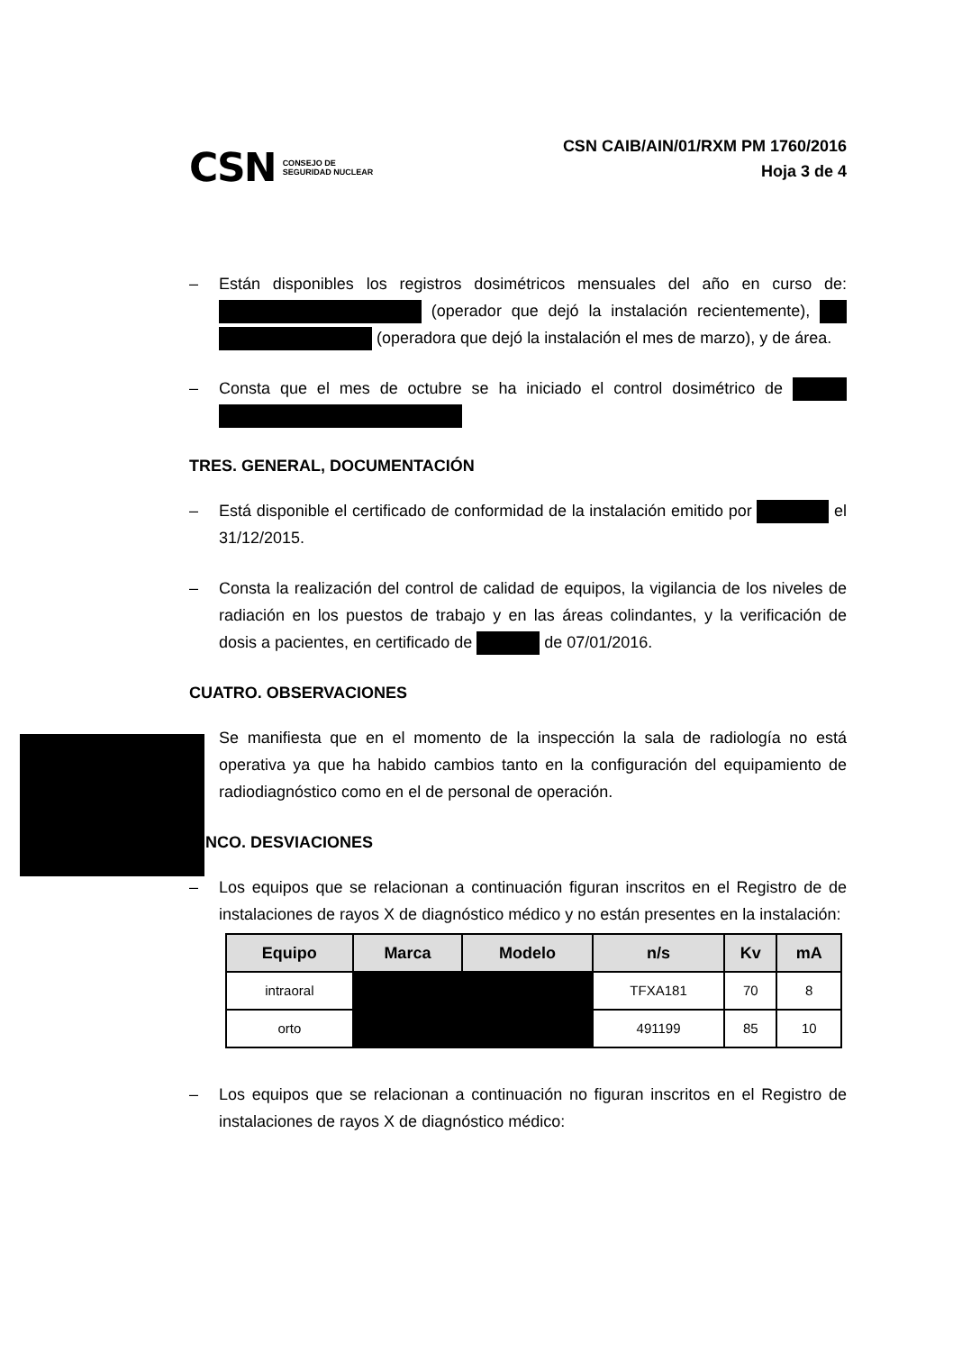CSN CONSEJO DE
SEGURIDAD NUCLEAR
CSN CAIB/AIN/01/RXM PM 1760/2016
Hoja 3 de 4
– Están disponibles los registros dosimétricos mensuales del año en curso de: (operador que dejó la instalación recientemente), (operadora que dejó la instalación el mes de marzo), y de área.
– Consta que el mes de octubre se ha iniciado el control dosimétrico de
TRES. GENERAL, DOCUMENTACIÓN
– Está disponible el certificado de conformidad de la instalación emitido por el 31/12/2015.
– Consta la realización del control de calidad de equipos, la vigilancia de los niveles de radiación en los puestos de trabajo y en las áreas colindantes, y la verificación de dosis a pacientes, en certificado de de 07/01/2016.
CUATRO. OBSERVACIONES
Se manifiesta que en el momento de la inspección la sala de radiología no está operativa ya que ha habido cambios tanto en la configuración del equipamiento de radiodiagnóstico como en el de personal de operación.
CINCO. DESVIACIONES
– Los equipos que se relacionan a continuación figuran inscritos en el Registro de de instalaciones de rayos X de diagnóstico médico y no están presentes en la instalación:
| Equipo | Marca | Modelo | n/s | Kv | mA |
| --- | --- | --- | --- | --- | --- |
| intraoral | | | TFXA181 | 70 | 8 |
| orto | | | 491199 | 85 | 10 |
– Los equipos que se relacionan a continuación no figuran inscritos en el Registro de instalaciones de rayos X de diagnóstico médico: